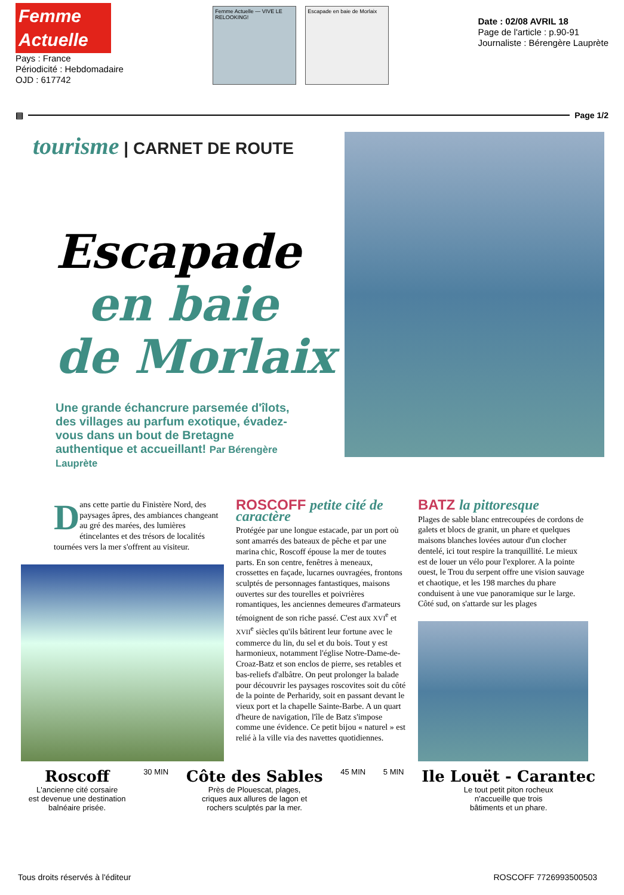Femme Actuelle
Pays : France
Périodicité : Hebdomadaire
OJD : 617742
Femme Actuelle — VIVE LE RELOOKING!
Escapade en baie de Morlaix
Date : 02/08 AVRIL 18
Page de l'article : p.90-91
Journaliste : Bérengère Lauprète
▤
Page 1/2
tourisme | CARNET DE ROUTE
Escapade
en baie
de Morlaix
Une grande échancrure parsemée d'îlots, des villages au parfum exotique, évadez-vous dans un bout de Bretagne authentique et accueillant! Par Bérengère Lauprète
Dans cette partie du Finistère Nord, des paysages âpres, des ambiances changeant au gré des marées, des lumières étincelantes et des trésors de localités tournées vers la mer s'offrent au visiteur.
ROSCOFF petite cité de caractère
Protégée par une longue estacade, par un port où sont amarrés des bateaux de pêche et par une marina chic, Roscoff épouse la mer de toutes parts. En son centre, fenêtres à meneaux, crossettes en façade, lucarnes ouvragées, frontons sculptés de personnages fantastiques, maisons ouvertes sur des tourelles et poivrières romantiques, les anciennes demeures d'armateurs témoignent de son riche passé. C'est aux XVI<sup>e</sup> et XVII<sup>e</sup> siècles qu'ils bâtirent leur fortune avec le commerce du lin, du sel et du bois. Tout y est harmonieux, notamment l'église Notre-Dame-de-Croaz-Batz et son enclos de pierre, ses retables et bas-reliefs d'albâtre. On peut prolonger la balade pour découvrir les paysages roscovites soit du côté de la pointe de Perharidy, soit en passant devant le vieux port et la chapelle Sainte-Barbe. A un quart d'heure de navigation, l'île de Batz s'impose comme une évidence. Ce petit bijou « naturel » est relié à la ville via des navettes quotidiennes.
BATZ la pittoresque
Plages de sable blanc entrecoupées de cordons de galets et blocs de granit, un phare et quelques maisons blanches lovées autour d'un clocher dentelé, ici tout respire la tranquillité. Le mieux est de louer un vélo pour l'explorer. A la pointe ouest, le Trou du serpent offre une vision sauvage et chaotique, et les 198 marches du phare conduisent à une vue panoramique sur le large. Côté sud, on s'attarde sur les plages
Roscoff
L'ancienne cité corsaire
est devenue une destination
balnéaire prisée.
30 MIN
Côte des Sables
Près de Plouescat, plages,
criques aux allures de lagon et
rochers sculptés par la mer.
45 MIN 5 MIN
Ile Louët - Carantec
Le tout petit piton rocheux
n'accueille que trois
bâtiments et un phare.
Tous droits réservés à l'éditeur ROSCOFF 7726993500503